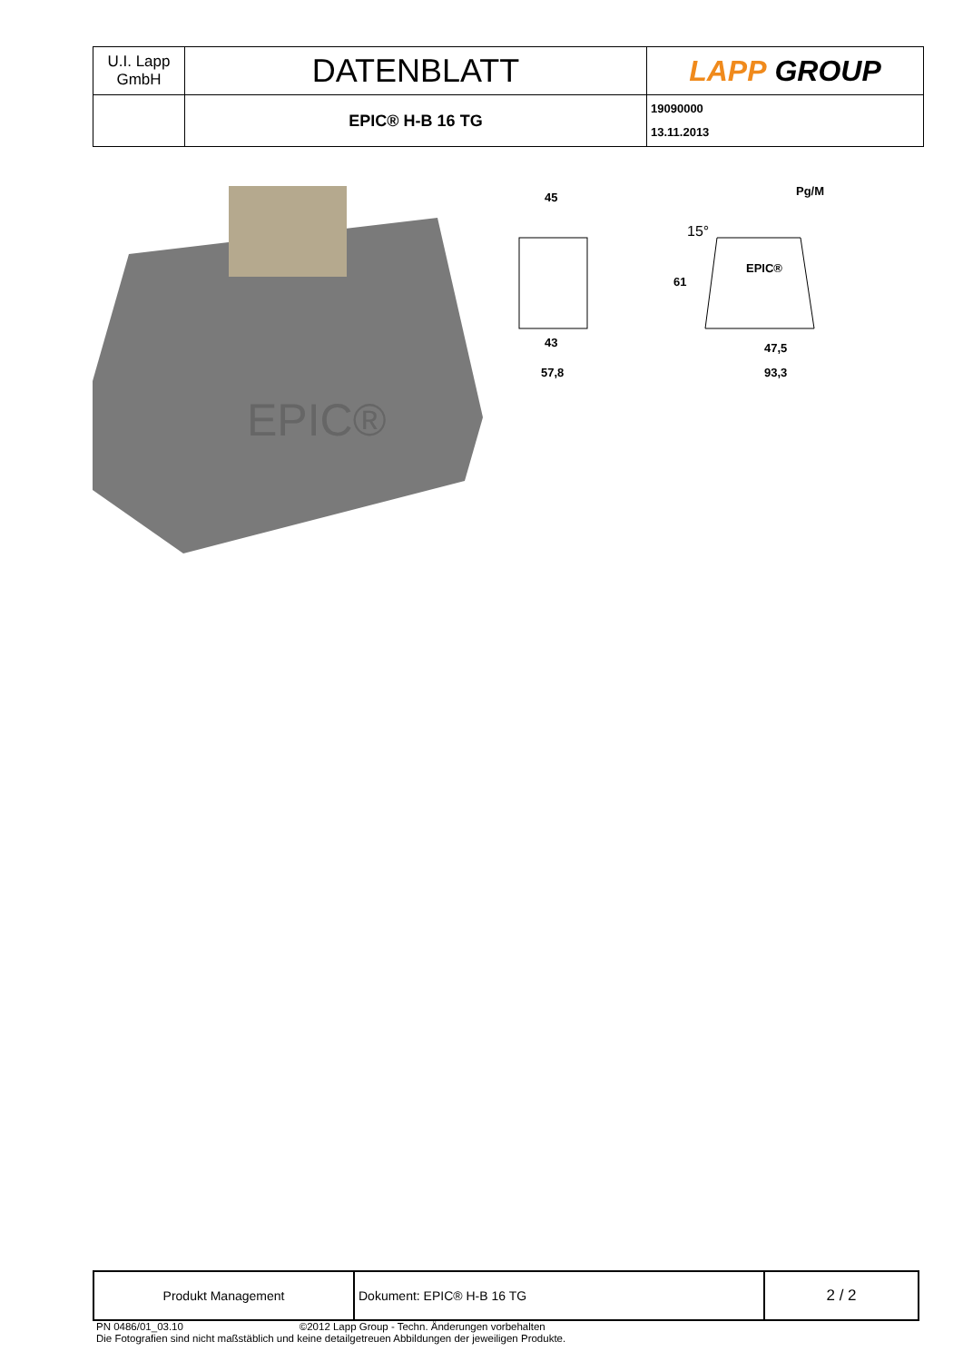| U.I. Lapp GmbH | DATENBLATT | LAPP GROUP |
| | EPIC® H-B 16 TG | 19090000 13.11.2013 |
EPIC®
45
61
43
57,8
Pg/M
15°
EPIC®
47,5
93,3
| Produkt Management | Dokument: EPIC® H-B 16 TG | 2 / 2 |
PN 0486/01_03.10 ©2012 Lapp Group - Techn. Änderungen vorbehalten
Die Fotografien sind nicht maßstäblich und keine detailgetreuen Abbildungen der jeweiligen Produkte.